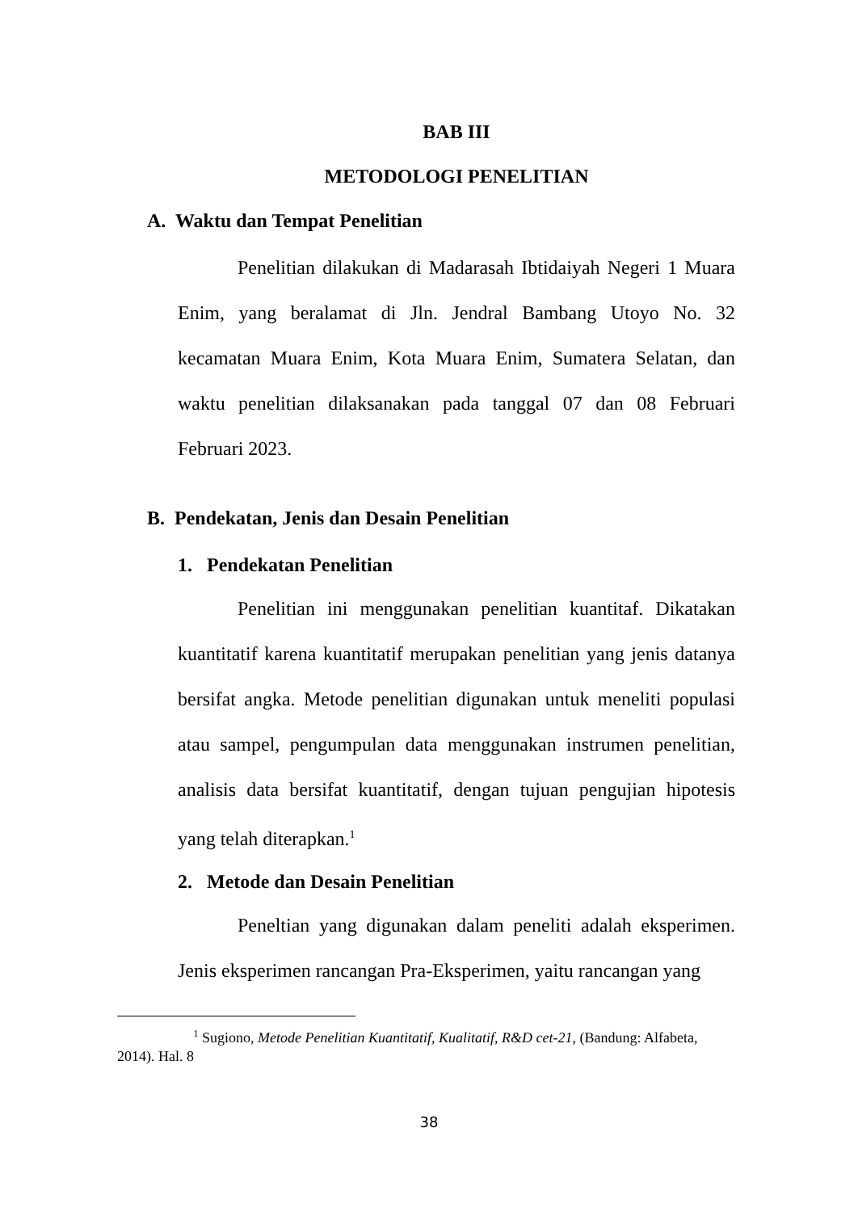BAB III
METODOLOGI PENELITIAN
A. Waktu dan Tempat Penelitian
Penelitian dilakukan di Madarasah Ibtidaiyah Negeri 1 Muara Enim, yang beralamat di Jln. Jendral Bambang Utoyo No. 32 kecamatan Muara Enim, Kota Muara Enim, Sumatera Selatan, dan waktu penelitian dilaksanakan pada tanggal 07 dan 08 Februari Februari 2023.
B. Pendekatan, Jenis dan Desain Penelitian
1. Pendekatan Penelitian
Penelitian ini menggunakan penelitian kuantitaf. Dikatakan kuantitatif karena kuantitatif merupakan penelitian yang jenis datanya bersifat angka. Metode penelitian digunakan untuk meneliti populasi atau sampel, pengumpulan data menggunakan instrumen penelitian, analisis data bersifat kuantitatif, dengan tujuan pengujian hipotesis yang telah diterapkan.<sup>1</sup>
2. Metode dan Desain Penelitian
Peneltian yang digunakan dalam peneliti adalah eksperimen. Jenis eksperimen rancangan Pra-Eksperimen, yaitu rancangan yang
<sup>1</sup> Sugiono, Metode Penelitian Kuantitatif, Kualitatif, R&D cet-21, (Bandung: Alfabeta, 2014). Hal. 8
38